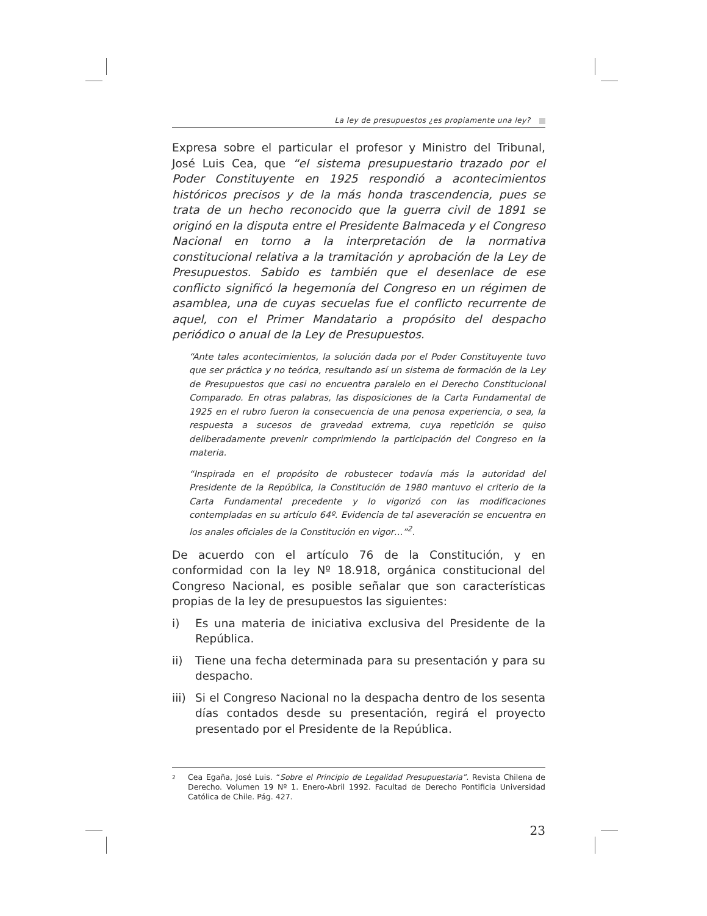La ley de presupuestos ¿es propiamente una ley?
Expresa sobre el particular el profesor y Ministro del Tribunal, José Luis Cea, que “el sistema presupuestario trazado por el Poder Constituyente en 1925 respondió a acontecimientos históricos precisos y de la más honda trascendencia, pues se trata de un hecho reconocido que la guerra civil de 1891 se originó en la disputa entre el Presidente Balmaceda y el Congreso Nacional en torno a la interpretación de la normativa constitucional relativa a la tramitación y aprobación de la Ley de Presupuestos. Sabido es también que el desenlace de ese conflicto significó la hegemonía del Congreso en un régimen de asamblea, una de cuyas secuelas fue el conflicto recurrente de aquel, con el Primer Mandatario a propósito del despacho periódico o anual de la Ley de Presupuestos.
“Ante tales acontecimientos, la solución dada por el Poder Constituyente tuvo que ser práctica y no teórica, resultando así un sistema de formación de la Ley de Presupuestos que casi no encuentra paralelo en el Derecho Constitucional Comparado. En otras palabras, las disposiciones de la Carta Fundamental de 1925 en el rubro fueron la consecuencia de una penosa experiencia, o sea, la respuesta a sucesos de gravedad extrema, cuya repetición se quiso deliberadamente prevenir comprimiendo la participación del Congreso en la materia.
“Inspirada en el propósito de robustecer todavía más la autoridad del Presidente de la República, la Constitución de 1980 mantuvo el criterio de la Carta Fundamental precedente y lo vigorizó con las modificaciones contempladas en su artículo 64º. Evidencia de tal aseveración se encuentra en los anales oficiales de la Constitución en vigor…”<sup>2</sup>.
De acuerdo con el artículo 76 de la Constitución, y en conformidad con la ley Nº 18.918, orgánica constitucional del Congreso Nacional, es posible señalar que son características propias de la ley de presupuestos las siguientes:
i) Es una materia de iniciativa exclusiva del Presidente de la República.
ii) Tiene una fecha determinada para su presentación y para su despacho.
iii)
Si el Congreso Nacional no la despacha dentro de los sesenta días contados desde su presentación, regirá el proyecto presentado por el Presidente de la República.
2
Cea Egaña, José Luis. “Sobre el Principio de Legalidad Presupuestaria”. Revista Chilena de Derecho. Volumen 19 Nº 1. Enero-Abril 1992. Facultad de Derecho Pontificia Universidad Católica de Chile. Pág. 427.
23